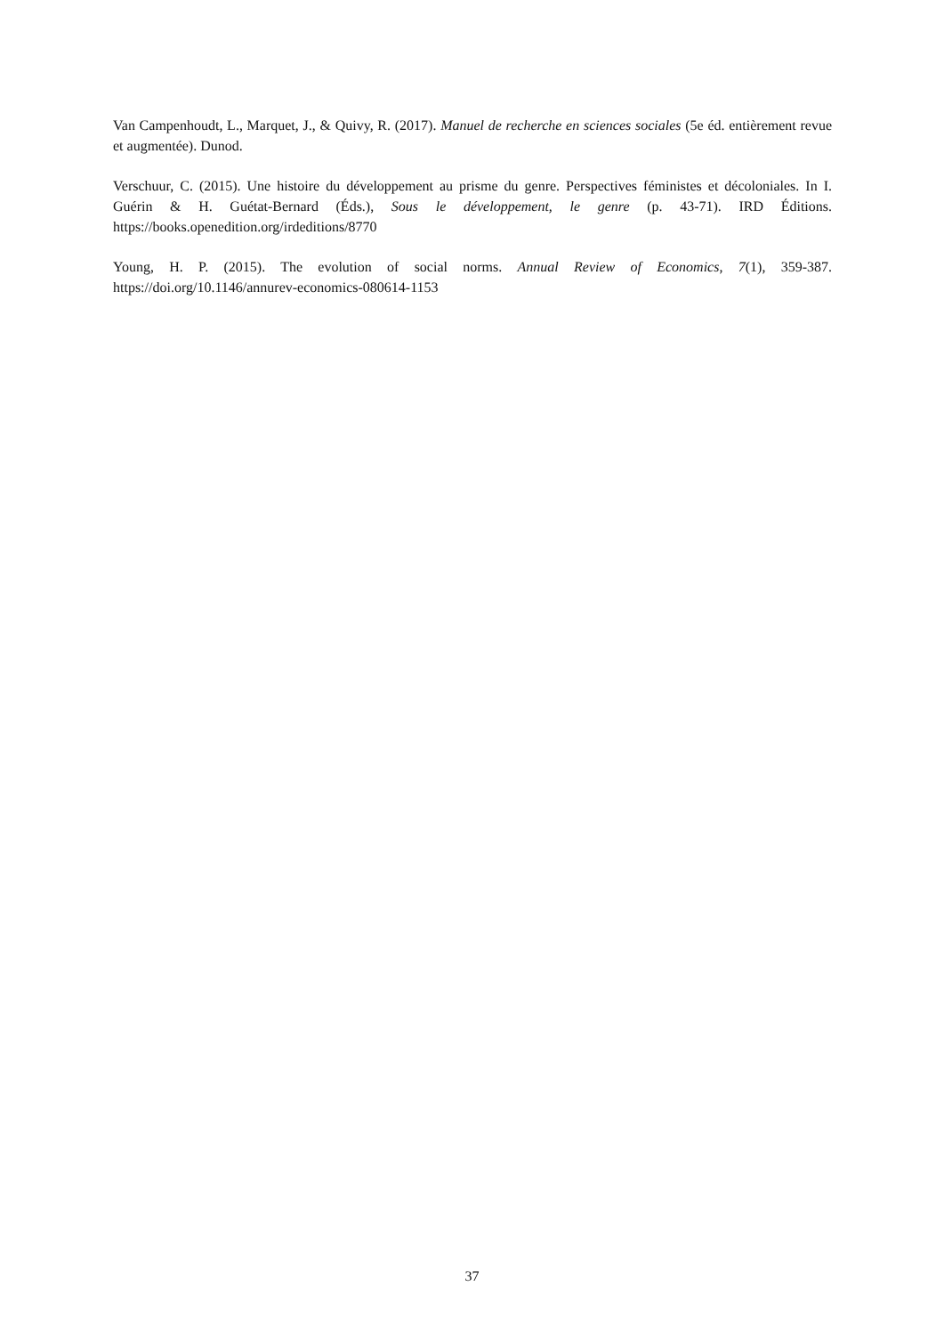Van Campenhoudt, L., Marquet, J., & Quivy, R. (2017). Manuel de recherche en sciences sociales (5e éd. entièrement revue et augmentée). Dunod.
Verschuur, C. (2015). Une histoire du développement au prisme du genre. Perspectives féministes et décoloniales. In I. Guérin & H. Guétat-Bernard (Éds.), Sous le développement, le genre (p. 43-71). IRD Éditions. https://books.openedition.org/irdeditions/8770
Young, H. P. (2015). The evolution of social norms. Annual Review of Economics, 7(1), 359-387. https://doi.org/10.1146/annurev-economics-080614-1153
37